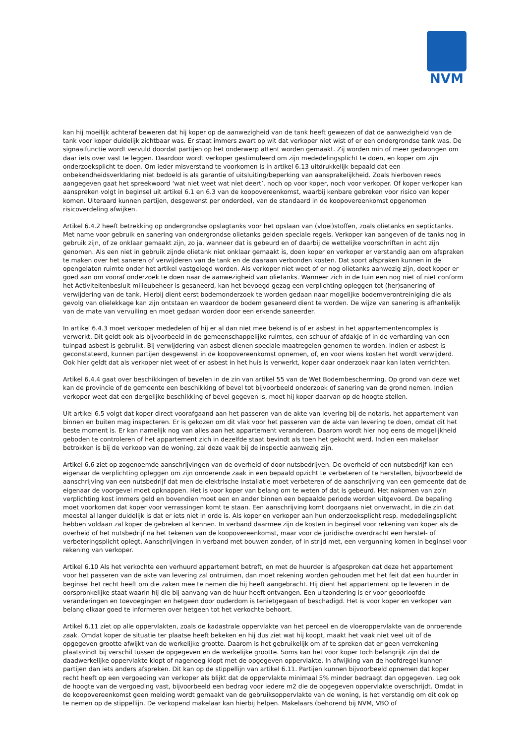NVM
kan hij moeilijk achteraf beweren dat hij koper op de aanwezigheid van de tank heeft gewezen of dat de aanwezigheid van de tank voor koper duidelijk zichtbaar was. Er staat immers zwart op wit dat verkoper niet wist of er een ondergrondse tank was. De signaalfunctie wordt vervuld doordat partijen op het onderwerp attent worden gemaakt. Zij worden min of meer gedwongen om daar iets over vast te leggen. Daardoor wordt verkoper gestimuleerd om zijn mededelingsplicht te doen, en koper om zijn onderzoeksplicht te doen. Om ieder misverstand te voorkomen is in artikel 6.13 uitdrukkelijk bepaald dat een onbekendheidsverklaring niet bedoeld is als garantie of uitsluiting/beperking van aansprakelijkheid. Zoals hierboven reeds aangegeven gaat het spreekwoord ‘wat niet weet wat niet deert’, noch op voor koper, noch voor verkoper. Of koper verkoper kan aanspreken volgt in beginsel uit artikel 6.1 en 6.3 van de koopovereenkomst, waarbij kenbare gebreken voor risico van koper komen. Uiteraard kunnen partijen, desgewenst per onderdeel, van de standaard in de koopovereenkomst opgenomen risicoverdeling afwijken.
Artikel 6.4.2 heeft betrekking op ondergrondse opslagtanks voor het opslaan van (vloei)stoffen, zoals olietanks en septictanks. Met name voor gebruik en sanering van ondergrondse olietanks gelden speciale regels. Verkoper kan aangeven of de tanks nog in gebruik zijn, of ze onklaar gemaakt zijn, zo ja, wanneer dat is gebeurd en of daarbij de wettelijke voorschriften in acht zijn genomen. Als een niet in gebruik zijnde olietank niet onklaar gemaakt is, doen koper en verkoper er verstandig aan om afspraken te maken over het saneren of verwijderen van de tank en de daaraan verbonden kosten. Dat soort afspraken kunnen in de opengelaten ruimte onder het artikel vastgelegd worden. Als verkoper niet weet of er nog olietanks aanwezig zijn, doet koper er goed aan om vooraf onderzoek te doen naar de aanwezigheid van olietanks. Wanneer zich in de tuin een nog niet of niet conform het Activiteitenbesluit milieubeheer is gesaneerd, kan het bevoegd gezag een verplichting opleggen tot (her)sanering of verwijdering van de tank. Hierbij dient eerst bodemonderzoek te worden gedaan naar mogelijke bodemverontreiniging die als gevolg van olielekkage kan zijn ontstaan en waardoor de bodem gesaneerd dient te worden. De wijze van sanering is afhankelijk van de mate van vervuiling en moet gedaan worden door een erkende saneerder.
In artikel 6.4.3 moet verkoper mededelen of hij er al dan niet mee bekend is of er asbest in het appartementencomplex is verwerkt. Dit geldt ook als bijvoorbeeld in de gemeenschappelijke ruimtes, een schuur of afdakje of in de verharding van een tuinpad asbest is gebruikt. Bij verwijdering van asbest dienen speciale maatregelen genomen te worden. Indien er asbest is geconstateerd, kunnen partijen desgewenst in de koopovereenkomst opnemen, of, en voor wiens kosten het wordt verwijderd. Ook hier geldt dat als verkoper niet weet of er asbest in het huis is verwerkt, koper daar onderzoek naar kan laten verrichten.
Artikel 6.4.4 gaat over beschikkingen of bevelen in de zin van artikel 55 van de Wet Bodembescherming. Op grond van deze wet kan de provincie of de gemeente een beschikking of bevel tot bijvoorbeeld onderzoek of sanering van de grond nemen. Indien verkoper weet dat een dergelijke beschikking of bevel gegeven is, moet hij koper daarvan op de hoogte stellen.
Uit artikel 6.5 volgt dat koper direct voorafgaand aan het passeren van de akte van levering bij de notaris, het appartement van binnen en buiten mag inspecteren. Er is gekozen om dit vlak voor het passeren van de akte van levering te doen, omdat dit het beste moment is. Er kan namelijk nog van alles aan het appartement veranderen. Daarom wordt hier nog eens de mogelijkheid geboden te controleren of het appartement zich in dezelfde staat bevindt als toen het gekocht werd. Indien een makelaar betrokken is bij de verkoop van de woning, zal deze vaak bij de inspectie aanwezig zijn.
Artikel 6.6 ziet op zogenoemde aanschrijvingen van de overheid of door nutsbedrijven. De overheid of een nutsbedrijf kan een eigenaar de verplichting opleggen om zijn onroerende zaak in een bepaald opzicht te verbeteren of te herstellen, bijvoorbeeld de aanschrijving van een nutsbedrijf dat men de elektrische installatie moet verbeteren of de aanschrijving van een gemeente dat de eigenaar de voorgevel moet opknappen. Het is voor koper van belang om te weten of dat is gebeurd. Het nakomen van zo'n verplichting kost immers geld en bovendien moet een en ander binnen een bepaalde periode worden uitgevoerd. De bepaling moet voorkomen dat koper voor verrassingen komt te staan. Een aanschrijving komt doorgaans niet onverwacht, in die zin dat meestal al langer duidelijk is dat er iets niet in orde is. Als koper en verkoper aan hun onderzoeksplicht resp. mededelingsplicht hebben voldaan zal koper de gebreken al kennen. In verband daarmee zijn de kosten in beginsel voor rekening van koper als de overheid of het nutsbedrijf na het tekenen van de koopovereenkomst, maar voor de juridische overdracht een herstel- of verbeteringsplicht oplegt. Aanschrijvingen in verband met bouwen zonder, of in strijd met, een vergunning komen in beginsel voor rekening van verkoper.
Artikel 6.10 Als het verkochte een verhuurd appartement betreft, en met de huurder is afgesproken dat deze het appartement voor het passeren van de akte van levering zal ontruimen, dan moet rekening worden gehouden met het feit dat een huurder in beginsel het recht heeft om die zaken mee te nemen die hij heeft aangebracht. Hij dient het appartement op te leveren in de oorspronkelijke staat waarin hij die bij aanvang van de huur heeft ontvangen. Een uitzondering is er voor geoorloofde veranderingen en toevoegingen en hetgeen door ouderdom is tenietgegaan of beschadigd. Het is voor koper en verkoper van belang elkaar goed te informeren over hetgeen tot het verkochte behoort.
Artikel 6.11 ziet op alle oppervlakten, zoals de kadastrale oppervlakte van het perceel en de vloeroppervlakte van de onroerende zaak. Omdat koper de situatie ter plaatse heeft bekeken en hij dus ziet wat hij koopt, maakt het vaak niet veel uit of de opgegeven grootte afwijkt van de werkelijke grootte. Daarom is het gebruikelijk om af te spreken dat er geen verrekening plaatsvindt bij verschil tussen de opgegeven en de werkelijke grootte. Soms kan het voor koper toch belangrijk zijn dat de daadwerkelijke oppervlakte klopt of nagenoeg klopt met de opgegeven oppervlakte. In afwijking van de hoofdregel kunnen partijen dan iets anders afspreken. Dit kan op de stippellijn van artikel 6.11. Partijen kunnen bijvoorbeeld opnemen dat koper recht heeft op een vergoeding van verkoper als blijkt dat de oppervlakte minimaal 5% minder bedraagt dan opgegeven. Leg ook de hoogte van de vergoeding vast, bijvoorbeeld een bedrag voor iedere m2 die de opgegeven oppervlakte overschrijdt. Omdat in de koopovereenkomst geen melding wordt gemaakt van de gebruiksoppervlakte van de woning, is het verstandig om dit ook op te nemen op de stippellijn. De verkopend makelaar kan hierbij helpen. Makelaars (behorend bij NVM, VBO of